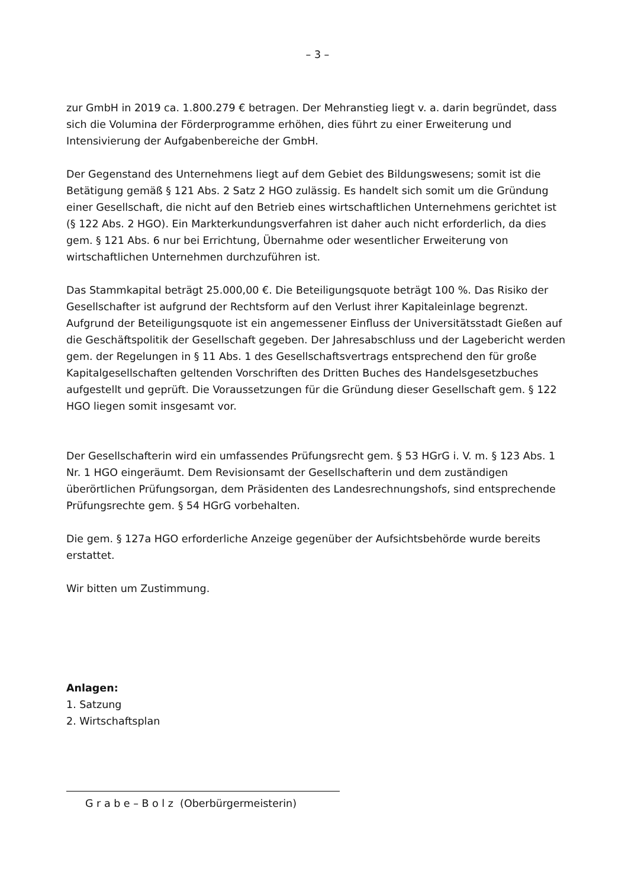– 3 –
zur GmbH in 2019 ca. 1.800.279 € betragen. Der Mehranstieg liegt v. a. darin begründet, dass sich die Volumina der Förderprogramme erhöhen, dies führt zu einer Erweiterung und Intensivierung der Aufgabenbereiche der GmbH.
Der Gegenstand des Unternehmens liegt auf dem Gebiet des Bildungswesens; somit ist die Betätigung gemäß § 121 Abs. 2 Satz 2 HGO zulässig. Es handelt sich somit um die Gründung einer Gesellschaft, die nicht auf den Betrieb eines wirtschaftlichen Unternehmens gerichtet ist (§ 122 Abs. 2 HGO). Ein Markterkundungsverfahren ist daher auch nicht erforderlich, da dies gem. § 121 Abs. 6 nur bei Errichtung, Übernahme oder wesentlicher Erweiterung von wirtschaftlichen Unternehmen durchzuführen ist.
Das Stammkapital beträgt 25.000,00 €. Die Beteiligungsquote beträgt 100 %. Das Risiko der Gesellschafter ist aufgrund der Rechtsform auf den Verlust ihrer Kapitaleinlage begrenzt. Aufgrund der Beteiligungsquote ist ein angemessener Einfluss der Universitätsstadt Gießen auf die Geschäftspolitik der Gesellschaft gegeben. Der Jahresabschluss und der Lagebericht werden gem. der Regelungen in § 11 Abs. 1 des Gesellschaftsvertrags entsprechend den für große Kapitalgesellschaften geltenden Vorschriften des Dritten Buches des Handelsgesetzbuches aufgestellt und geprüft. Die Voraussetzungen für die Gründung dieser Gesellschaft gem. § 122 HGO liegen somit insgesamt vor.
Der Gesellschafterin wird ein umfassendes Prüfungsrecht gem. § 53 HGrG i. V. m. § 123 Abs. 1 Nr. 1 HGO eingeräumt. Dem Revisionsamt der Gesellschafterin und dem zuständigen überörtlichen Prüfungsorgan, dem Präsidenten des Landesrechnungshofs, sind entsprechende Prüfungsrechte gem. § 54 HGrG vorbehalten.
Die gem. § 127a HGO erforderliche Anzeige gegenüber der Aufsichtsbehörde wurde bereits erstattet.
Wir bitten um Zustimmung.
Anlagen:
1. Satzung
2. Wirtschaftsplan
G r a b e – B o l z (Oberbürgermeisterin)